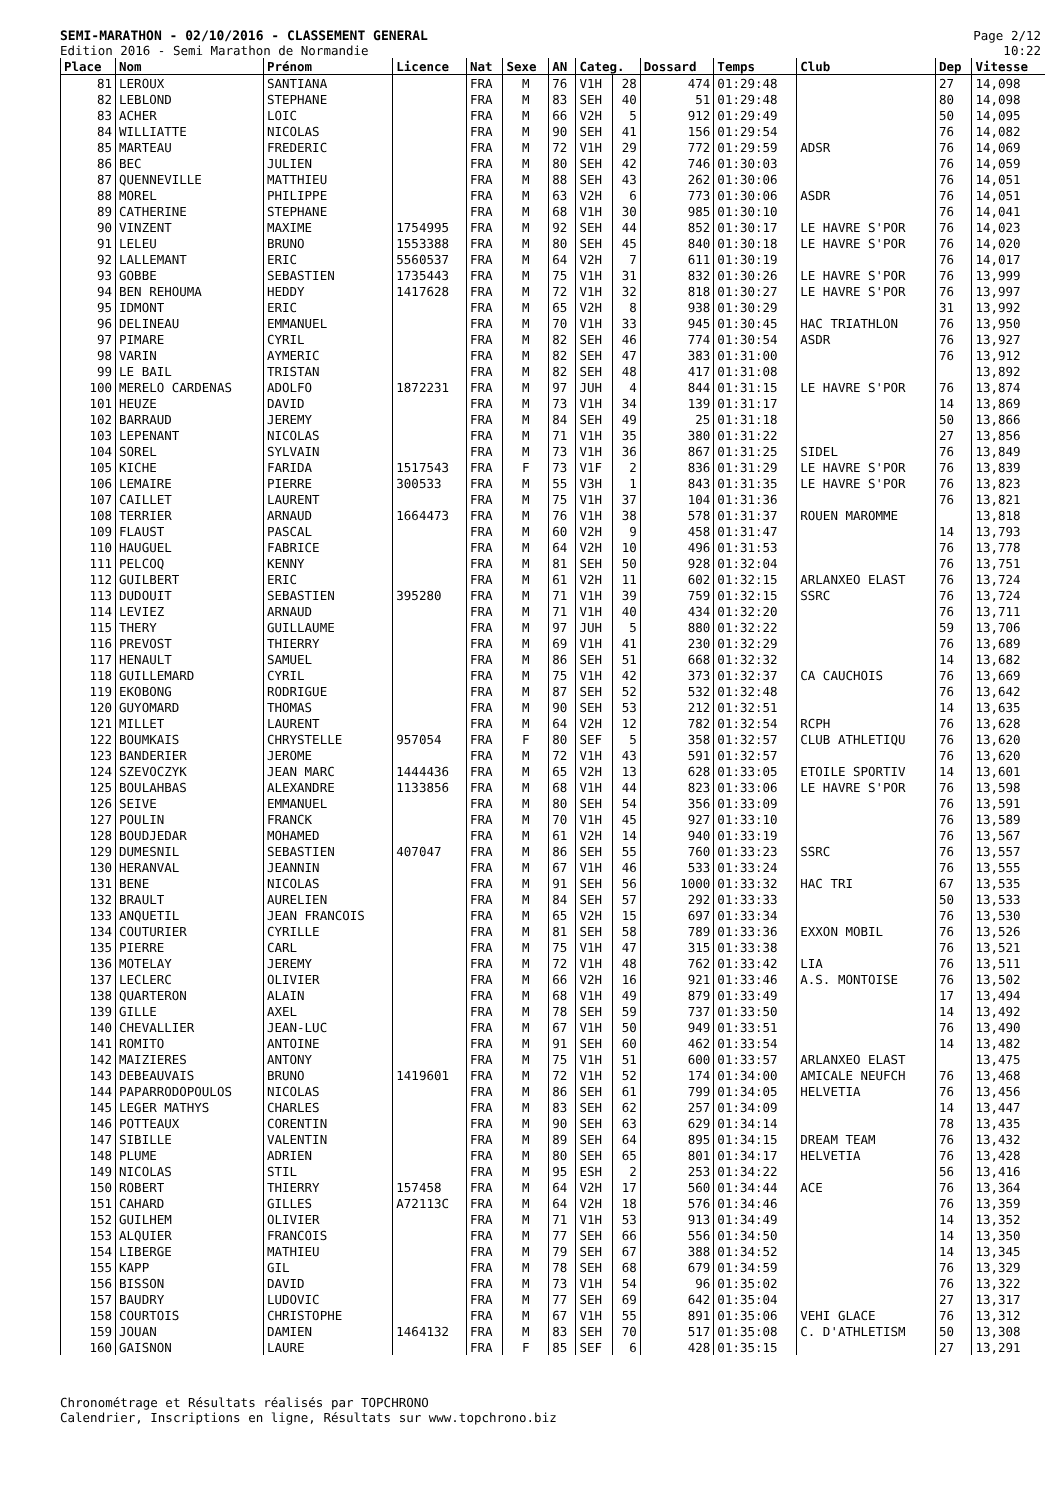SEMI-MARATHON - 02/10/2016 - CLASSEMENT GENERAL
Edition 2016 - Semi Marathon de Normandie
Page 2/12
10:22
| Place | Nom | Prénom | Licence | Nat | Sexe | AN | Categ. | | Dossard | Temps | Club | Dep | Vitesse |
| --- | --- | --- | --- | --- | --- | --- | --- | --- | --- | --- | --- | --- | --- |
| 81 | LEROUX | SANTIANA | | FRA | M | 76 | V1H | 28 | 474 | 01:29:48 | | 27 | 14,098 |
| 82 | LEBLOND | STEPHANE | | FRA | M | 83 | SEH | 40 | 51 | 01:29:48 | | 80 | 14,098 |
| 83 | ACHER | LOIC | | FRA | M | 66 | V2H | 5 | 912 | 01:29:49 | | 50 | 14,095 |
| 84 | WILLIATTE | NICOLAS | | FRA | M | 90 | SEH | 41 | 156 | 01:29:54 | | 76 | 14,082 |
| 85 | MARTEAU | FREDERIC | | FRA | M | 72 | V1H | 29 | 772 | 01:29:59 | ADSR | 76 | 14,069 |
| 86 | BEC | JULIEN | | FRA | M | 80 | SEH | 42 | 746 | 01:30:03 | | 76 | 14,059 |
| 87 | QUENNEVILLE | MATTHIEU | | FRA | M | 88 | SEH | 43 | 262 | 01:30:06 | | 76 | 14,051 |
| 88 | MOREL | PHILIPPE | | FRA | M | 63 | V2H | 6 | 773 | 01:30:06 | ASDR | 76 | 14,051 |
| 89 | CATHERINE | STEPHANE | | FRA | M | 68 | V1H | 30 | 985 | 01:30:10 | | 76 | 14,041 |
| 90 | VINZENT | MAXIME | 1754995 | FRA | M | 92 | SEH | 44 | 852 | 01:30:17 | LE HAVRE S'POR | 76 | 14,023 |
| 91 | LELEU | BRUNO | 1553388 | FRA | M | 80 | SEH | 45 | 840 | 01:30:18 | LE HAVRE S'POR | 76 | 14,020 |
| 92 | LALLEMANT | ERIC | 5560537 | FRA | M | 64 | V2H | 7 | 611 | 01:30:19 | | 76 | 14,017 |
| 93 | GOBBE | SEBASTIEN | 1735443 | FRA | M | 75 | V1H | 31 | 832 | 01:30:26 | LE HAVRE S'POR | 76 | 13,999 |
| 94 | BEN REHOUMA | HEDDY | 1417628 | FRA | M | 72 | V1H | 32 | 818 | 01:30:27 | LE HAVRE S'POR | 76 | 13,997 |
| 95 | IDMONT | ERIC | | FRA | M | 65 | V2H | 8 | 938 | 01:30:29 | | 31 | 13,992 |
| 96 | DELINEAU | EMMANUEL | | FRA | M | 70 | V1H | 33 | 945 | 01:30:45 | HAC TRIATHLON | 76 | 13,950 |
| 97 | PIMARE | CYRIL | | FRA | M | 82 | SEH | 46 | 774 | 01:30:54 | ASDR | 76 | 13,927 |
| 98 | VARIN | AYMERIC | | FRA | M | 82 | SEH | 47 | 383 | 01:31:00 | | 76 | 13,912 |
| 99 | LE BAIL | TRISTAN | | FRA | M | 82 | SEH | 48 | 417 | 01:31:08 | | | 13,892 |
| 100 | MERELO CARDENAS | ADOLFO | 1872231 | FRA | M | 97 | JUH | 4 | 844 | 01:31:15 | LE HAVRE S'POR | 76 | 13,874 |
| 101 | HEUZE | DAVID | | FRA | M | 73 | V1H | 34 | 139 | 01:31:17 | | 14 | 13,869 |
| 102 | BARRAUD | JEREMY | | FRA | M | 84 | SEH | 49 | 25 | 01:31:18 | | 50 | 13,866 |
| 103 | LEPENANT | NICOLAS | | FRA | M | 71 | V1H | 35 | 380 | 01:31:22 | | 27 | 13,856 |
| 104 | SOREL | SYLVAIN | | FRA | M | 73 | V1H | 36 | 867 | 01:31:25 | SIDEL | 76 | 13,849 |
| 105 | KICHE | FARIDA | 1517543 | FRA | F | 73 | V1F | 2 | 836 | 01:31:29 | LE HAVRE S'POR | 76 | 13,839 |
| 106 | LEMAIRE | PIERRE | 300533 | FRA | M | 55 | V3H | 1 | 843 | 01:31:35 | LE HAVRE S'POR | 76 | 13,823 |
| 107 | CAILLET | LAURENT | | FRA | M | 75 | V1H | 37 | 104 | 01:31:36 | | 76 | 13,821 |
| 108 | TERRIER | ARNAUD | 1664473 | FRA | M | 76 | V1H | 38 | 578 | 01:31:37 | ROUEN MAROMME | | 13,818 |
| 109 | FLAUST | PASCAL | | FRA | M | 60 | V2H | 9 | 458 | 01:31:47 | | 14 | 13,793 |
| 110 | HAUGUEL | FABRICE | | FRA | M | 64 | V2H | 10 | 496 | 01:31:53 | | 76 | 13,778 |
| 111 | PELCOQ | KENNY | | FRA | M | 81 | SEH | 50 | 928 | 01:32:04 | | 76 | 13,751 |
| 112 | GUILBERT | ERIC | | FRA | M | 61 | V2H | 11 | 602 | 01:32:15 | ARLANXEO ELAST | 76 | 13,724 |
| 113 | DUDOUIT | SEBASTIEN | 395280 | FRA | M | 71 | V1H | 39 | 759 | 01:32:15 | SSRC | 76 | 13,724 |
| 114 | LEVIEZ | ARNAUD | | FRA | M | 71 | V1H | 40 | 434 | 01:32:20 | | 76 | 13,711 |
| 115 | THERY | GUILLAUME | | FRA | M | 97 | JUH | 5 | 880 | 01:32:22 | | 59 | 13,706 |
| 116 | PREVOST | THIERRY | | FRA | M | 69 | V1H | 41 | 230 | 01:32:29 | | 76 | 13,689 |
| 117 | HENAULT | SAMUEL | | FRA | M | 86 | SEH | 51 | 668 | 01:32:32 | | 14 | 13,682 |
| 118 | GUILLEMARD | CYRIL | | FRA | M | 75 | V1H | 42 | 373 | 01:32:37 | CA CAUCHOIS | 76 | 13,669 |
| 119 | EKOBONG | RODRIGUE | | FRA | M | 87 | SEH | 52 | 532 | 01:32:48 | | 76 | 13,642 |
| 120 | GUYOMARD | THOMAS | | FRA | M | 90 | SEH | 53 | 212 | 01:32:51 | | 14 | 13,635 |
| 121 | MILLET | LAURENT | | FRA | M | 64 | V2H | 12 | 782 | 01:32:54 | RCPH | 76 | 13,628 |
| 122 | BOUMKAIS | CHRYSTELLE | 957054 | FRA | F | 80 | SEF | 5 | 358 | 01:32:57 | CLUB ATHLETIQU | 76 | 13,620 |
| 123 | BANDERIER | JEROME | | FRA | M | 72 | V1H | 43 | 591 | 01:32:57 | | 76 | 13,620 |
| 124 | SZEVOCZYK | JEAN MARC | 1444436 | FRA | M | 65 | V2H | 13 | 628 | 01:33:05 | ETOILE SPORTIV | 14 | 13,601 |
| 125 | BOULAHBAS | ALEXANDRE | 1133856 | FRA | M | 68 | V1H | 44 | 823 | 01:33:06 | LE HAVRE S'POR | 76 | 13,598 |
| 126 | SEIVE | EMMANUEL | | FRA | M | 80 | SEH | 54 | 356 | 01:33:09 | | 76 | 13,591 |
| 127 | POULIN | FRANCK | | FRA | M | 70 | V1H | 45 | 927 | 01:33:10 | | 76 | 13,589 |
| 128 | BOUDJEDAR | MOHAMED | | FRA | M | 61 | V2H | 14 | 940 | 01:33:19 | | 76 | 13,567 |
| 129 | DUMESNIL | SEBASTIEN | 407047 | FRA | M | 86 | SEH | 55 | 760 | 01:33:23 | SSRC | 76 | 13,557 |
| 130 | HERANVAL | JEANNIN | | FRA | M | 67 | V1H | 46 | 533 | 01:33:24 | | 76 | 13,555 |
| 131 | BENE | NICOLAS | | FRA | M | 91 | SEH | 56 | 1000 | 01:33:32 | HAC TRI | 67 | 13,535 |
| 132 | BRAULT | AURELIEN | | FRA | M | 84 | SEH | 57 | 292 | 01:33:33 | | 50 | 13,533 |
| 133 | ANQUETIL | JEAN FRANCOIS | | FRA | M | 65 | V2H | 15 | 697 | 01:33:34 | | 76 | 13,530 |
| 134 | COUTURIER | CYRILLE | | FRA | M | 81 | SEH | 58 | 789 | 01:33:36 | EXXON MOBIL | 76 | 13,526 |
| 135 | PIERRE | CARL | | FRA | M | 75 | V1H | 47 | 315 | 01:33:38 | | 76 | 13,521 |
| 136 | MOTELAY | JEREMY | | FRA | M | 72 | V1H | 48 | 762 | 01:33:42 | LIA | 76 | 13,511 |
| 137 | LECLERC | OLIVIER | | FRA | M | 66 | V2H | 16 | 921 | 01:33:46 | A.S. MONTOISE | 76 | 13,502 |
| 138 | QUARTERON | ALAIN | | FRA | M | 68 | V1H | 49 | 879 | 01:33:49 | | 17 | 13,494 |
| 139 | GILLE | AXEL | | FRA | M | 78 | SEH | 59 | 737 | 01:33:50 | | 14 | 13,492 |
| 140 | CHEVALLIER | JEAN-LUC | | FRA | M | 67 | V1H | 50 | 949 | 01:33:51 | | 76 | 13,490 |
| 141 | ROMITO | ANTOINE | | FRA | M | 91 | SEH | 60 | 462 | 01:33:54 | | 14 | 13,482 |
| 142 | MAIZIERES | ANTONY | | FRA | M | 75 | V1H | 51 | 600 | 01:33:57 | ARLANXEO ELAST | | 13,475 |
| 143 | DEBEAUVAIS | BRUNO | 1419601 | FRA | M | 72 | V1H | 52 | 174 | 01:34:00 | AMICALE NEUFCH | 76 | 13,468 |
| 144 | PAPARRODOPOULOS | NICOLAS | | FRA | M | 86 | SEH | 61 | 799 | 01:34:05 | HELVETIA | 76 | 13,456 |
| 145 | LEGER MATHYS | CHARLES | | FRA | M | 83 | SEH | 62 | 257 | 01:34:09 | | 14 | 13,447 |
| 146 | POTTEAUX | CORENTIN | | FRA | M | 90 | SEH | 63 | 629 | 01:34:14 | | 78 | 13,435 |
| 147 | SIBILLE | VALENTIN | | FRA | M | 89 | SEH | 64 | 895 | 01:34:15 | DREAM TEAM | 76 | 13,432 |
| 148 | PLUME | ADRIEN | | FRA | M | 80 | SEH | 65 | 801 | 01:34:17 | HELVETIA | 76 | 13,428 |
| 149 | NICOLAS | STIL | | FRA | M | 95 | ESH | 2 | 253 | 01:34:22 | | 56 | 13,416 |
| 150 | ROBERT | THIERRY | 157458 | FRA | M | 64 | V2H | 17 | 560 | 01:34:44 | ACE | 76 | 13,364 |
| 151 | CAHARD | GILLES | A72113C | FRA | M | 64 | V2H | 18 | 576 | 01:34:46 | | 76 | 13,359 |
| 152 | GUILHEM | OLIVIER | | FRA | M | 71 | V1H | 53 | 913 | 01:34:49 | | 14 | 13,352 |
| 153 | ALQUIER | FRANCOIS | | FRA | M | 77 | SEH | 66 | 556 | 01:34:50 | | 14 | 13,350 |
| 154 | LIBERGE | MATHIEU | | FRA | M | 79 | SEH | 67 | 388 | 01:34:52 | | 14 | 13,345 |
| 155 | KAPP | GIL | | FRA | M | 78 | SEH | 68 | 679 | 01:34:59 | | 76 | 13,329 |
| 156 | BISSON | DAVID | | FRA | M | 73 | V1H | 54 | 96 | 01:35:02 | | 76 | 13,322 |
| 157 | BAUDRY | LUDOVIC | | FRA | M | 77 | SEH | 69 | 642 | 01:35:04 | | 27 | 13,317 |
| 158 | COURTOIS | CHRISTOPHE | | FRA | M | 67 | V1H | 55 | 891 | 01:35:06 | VEHI GLACE | 76 | 13,312 |
| 159 | JOUAN | DAMIEN | 1464132 | FRA | M | 83 | SEH | 70 | 517 | 01:35:08 | C. D'ATHLETISM | 50 | 13,308 |
| 160 | GAISNON | LAURE | | FRA | F | 85 | SEF | 6 | 428 | 01:35:15 | | 27 | 13,291 |
Chronométrage et Résultats réalisés par TOPCHRONO
Calendrier, Inscriptions en ligne, Résultats sur www.topchrono.biz